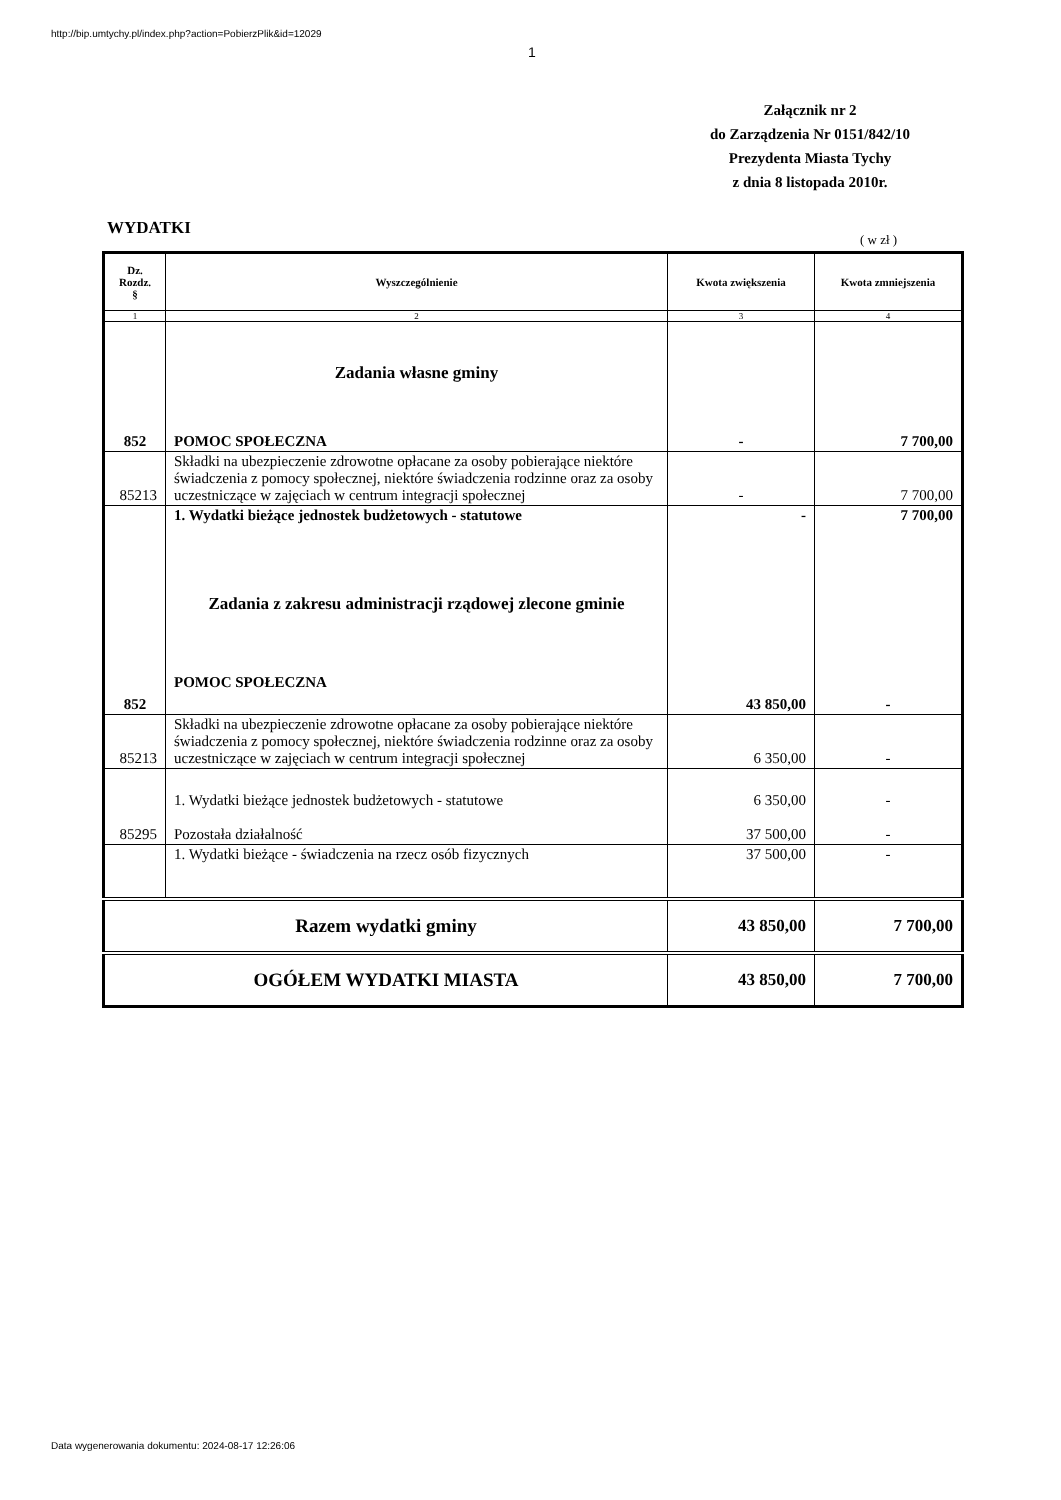http://bip.umtychy.pl/index.php?action=PobierzPlik&id=12029
1
Załącznik nr 2
do Zarządzenia Nr 0151/842/10
Prezydenta Miasta Tychy
z dnia 8 listopada 2010r.
WYDATKI
( w zł )
| Dz. Rozdz. § | Wyszczególnienie | Kwota zwiększenia | Kwota zmniejszenia |
| --- | --- | --- | --- |
| 1 | 2 | 3 | 4 |
| 852 | Zadania własne gminy POMOC SPOŁECZNA | - | 7 700,00 |
| 85213 | Składki na ubezpieczenie zdrowotne opłacane za osoby pobierające niektóre świadczenia z pomocy społecznej, niektóre świadczenia rodzinne oraz za osoby uczestniczące w zajęciach w centrum integracji społecznej | - | 7 700,00 |
| 852 | 1. Wydatki bieżące jednostek budżetowych - statutowe Zadania z zakresu administracji rządowej zlecone gminie POMOC SPOŁECZNA | - 43 850,00 | 7 700,00 - |
| 85213 | Składki na ubezpieczenie zdrowotne opłacane za osoby pobierające niektóre świadczenia z pomocy społecznej, niektóre świadczenia rodzinne oraz za osoby uczestniczące w zajęciach w centrum integracji społecznej | 6 350,00 | - |
| 85295 | 1. Wydatki bieżące jednostek budżetowych - statutowe Pozostała działalność | 6 350,00 37 500,00 | - - |
| | 1. Wydatki bieżące - świadczenia na rzecz osób fizycznych | 37 500,00 | - |
| Razem wydatki gminy | | 43 850,00 | 7 700,00 |
| OGÓŁEM WYDATKI MIASTA | | 43 850,00 | 7 700,00 |
Data wygenerowania dokumentu: 2024-08-17 12:26:06